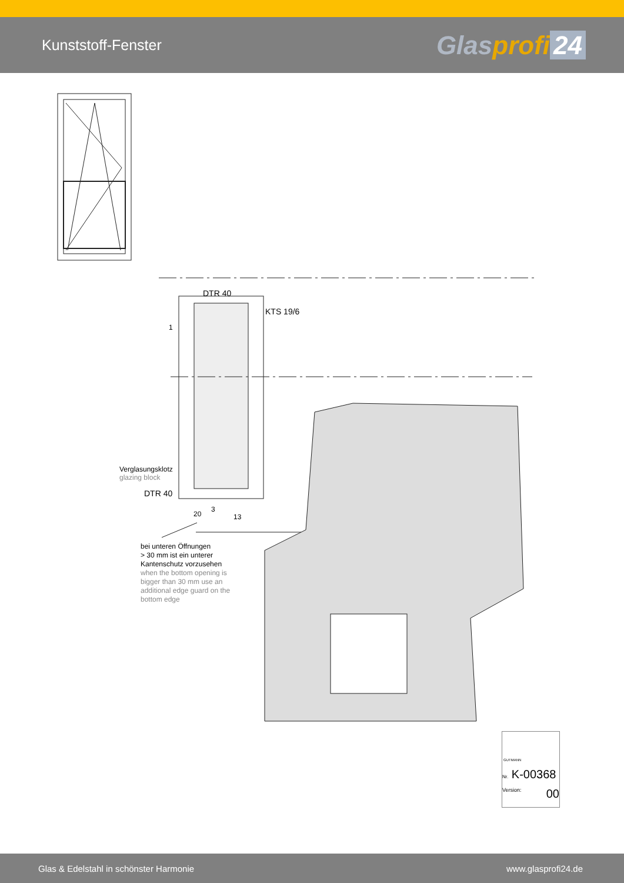Kunststoff-Fenster
Glasprofi 24
DTR 40
KTS 19/6
Verglasungsklotz
glazing block
DTR 40
1
20
3
13
bei unteren Öffnungen
> 30 mm ist ein unterer
Kantenschutz vorzusehen
when the bottom opening is
bigger than 30 mm use an
additional edge guard on the
bottom edge
GUTMANN
Nr. K-00368
Version: 00
Glas & Edelstahl in schönster Harmonie www.glasprofi24.de